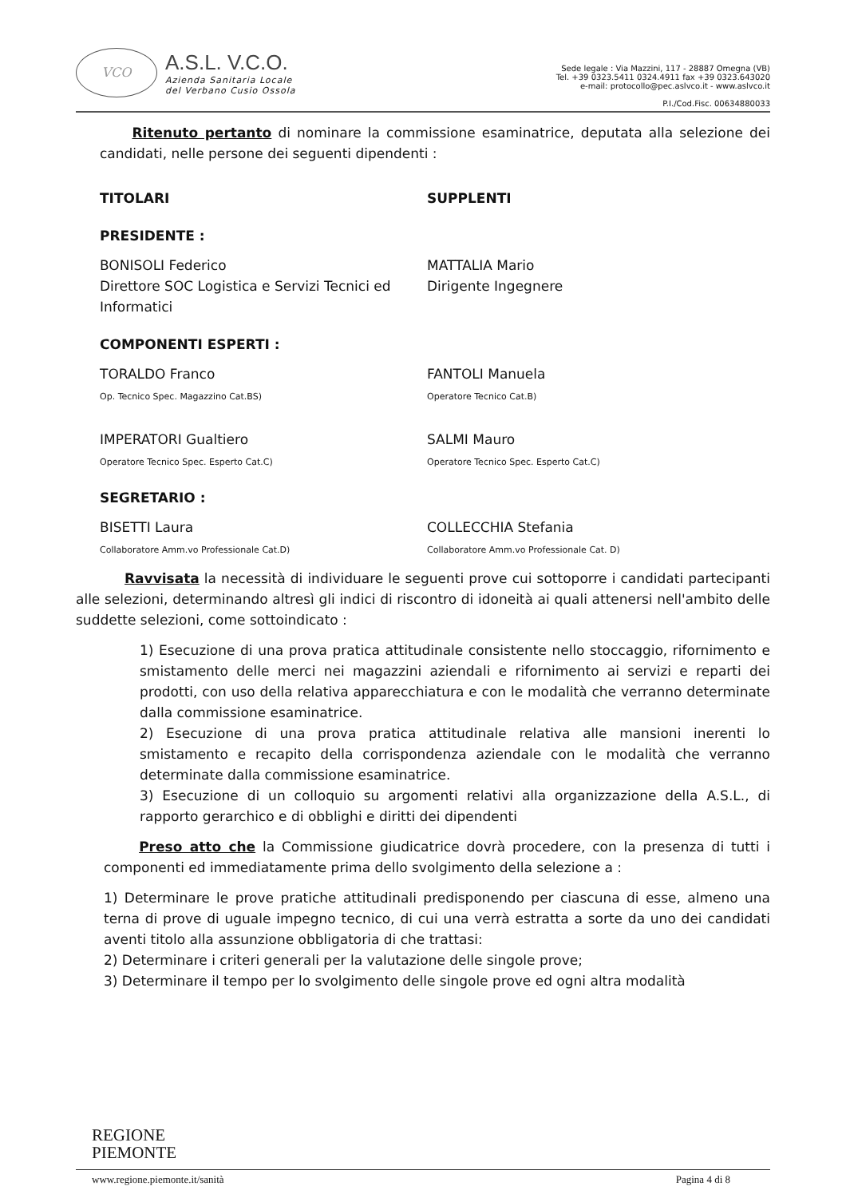VCO
A.S.L. V.C.O.
Azienda Sanitaria Locale
del Verbano Cusio Ossola
Sede legale : Via Mazzini, 117 - 28887 Omegna (VB)
Tel. +39 0323.5411 0324.4911 fax +39 0323.643020
e-mail: protocollo@pec.aslvco.it - www.aslvco.it
P.I./Cod.Fisc. 00634880033
Ritenuto pertanto di nominare la commissione esaminatrice, deputata alla selezione dei candidati, nelle persone dei seguenti dipendenti :
TITOLARI SUPPLENTI
PRESIDENTE :
BONISOLI Federico
Direttore SOC Logistica e Servizi Tecnici ed Informatici
MATTALIA Mario
Dirigente Ingegnere
COMPONENTI ESPERTI :
TORALDO Franco
Op. Tecnico Spec. Magazzino Cat.BS)
FANTOLI Manuela
Operatore Tecnico Cat.B)
IMPERATORI Gualtiero
Operatore Tecnico Spec. Esperto Cat.C)
SALMI Mauro
Operatore Tecnico Spec. Esperto Cat.C)
SEGRETARIO :
BISETTI Laura
Collaboratore Amm.vo Professionale Cat.D)
COLLECCHIA Stefania
Collaboratore Amm.vo Professionale Cat. D)
Ravvisata la necessità di individuare le seguenti prove cui sottoporre i candidati partecipanti alle selezioni, determinando altresì gli indici di riscontro di idoneità ai quali attenersi nell'ambito delle suddette selezioni, come sottoindicato :
1) Esecuzione di una prova pratica attitudinale consistente nello stoccaggio, rifornimento e smistamento delle merci nei magazzini aziendali e rifornimento ai servizi e reparti dei prodotti, con uso della relativa apparecchiatura e con le modalità che verranno determinate dalla commissione esaminatrice.
2) Esecuzione di una prova pratica attitudinale relativa alle mansioni inerenti lo smistamento e recapito della corrispondenza aziendale con le modalità che verranno determinate dalla commissione esaminatrice.
3) Esecuzione di un colloquio su argomenti relativi alla organizzazione della A.S.L., di rapporto gerarchico e di obblighi e diritti dei dipendenti
Preso atto che la Commissione giudicatrice dovrà procedere, con la presenza di tutti i componenti ed immediatamente prima dello svolgimento della selezione a :
1) Determinare le prove pratiche attitudinali predisponendo per ciascuna di esse, almeno una terna di prove di uguale impegno tecnico, di cui una verrà estratta a sorte da uno dei candidati aventi titolo alla assunzione obbligatoria di che trattasi:
2) Determinare i criteri generali per la valutazione delle singole prove;
3) Determinare il tempo per lo svolgimento delle singole prove ed ogni altra modalità
REGIONE
PIEMONTE
www.regione.piemonte.it/sanità Pagina 4 di 8